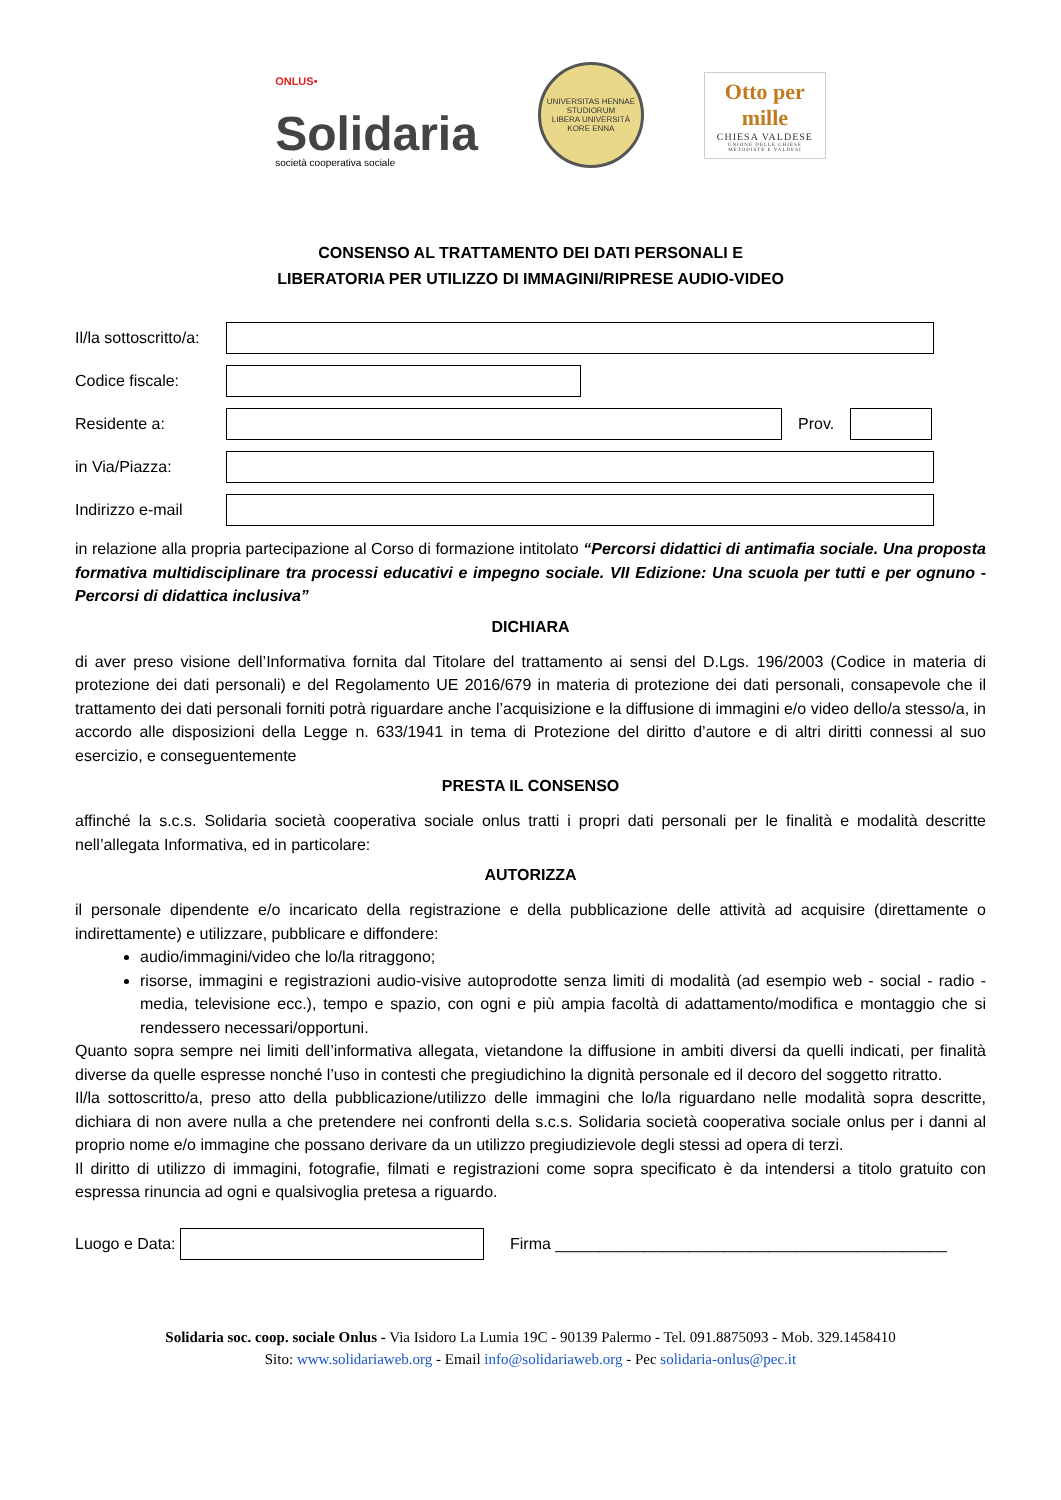<sup>ONLUS•</sup>
Solidaria
società cooperativa sociale
UNIVERSITAS HENNAE STUDIORUM
LIBERA UNIVERSITÀ KORE ENNA
Otto per mille
CHIESA VALDESE
UNIONE DELLE CHIESE METODISTE E VALDESI
CONSENSO AL TRATTAMENTO DEI DATI PERSONALI E
LIBERATORIA PER UTILIZZO DI IMMAGINI/RIPRESE AUDIO-VIDEO
Il/la sottoscritto/a:
Codice fiscale:
Residente a: Prov.
in Via/Piazza:
Indirizzo e-mail
in relazione alla propria partecipazione al Corso di formazione intitolato “Percorsi didattici di antimafia sociale. Una proposta formativa multidisciplinare tra processi educativi e impegno sociale. VII Edizione: Una scuola per tutti e per ognuno - Percorsi di didattica inclusiva”
DICHIARA
di aver preso visione dell’Informativa fornita dal Titolare del trattamento ai sensi del D.Lgs. 196/2003 (Codice in materia di protezione dei dati personali) e del Regolamento UE 2016/679 in materia di protezione dei dati personali, consapevole che il trattamento dei dati personali forniti potrà riguardare anche l’acquisizione e la diffusione di immagini e/o video dello/a stesso/a, in accordo alle disposizioni della Legge n. 633/1941 in tema di Protezione del diritto d’autore e di altri diritti connessi al suo esercizio, e conseguentemente
PRESTA IL CONSENSO
affinché la s.c.s. Solidaria società cooperativa sociale onlus tratti i propri dati personali per le finalità e modalità descritte nell’allegata Informativa, ed in particolare:
AUTORIZZA
il personale dipendente e/o incaricato della registrazione e della pubblicazione delle attività ad acquisire (direttamente o indirettamente) e utilizzare, pubblicare e diffondere:
audio/immagini/video che lo/la ritraggono;
risorse, immagini e registrazioni audio-visive autoprodotte senza limiti di modalità (ad esempio web - social - radio - media, televisione ecc.), tempo e spazio, con ogni e più ampia facoltà di adattamento/modifica e montaggio che si rendessero necessari/opportuni.
Quanto sopra sempre nei limiti dell’informativa allegata, vietandone la diffusione in ambiti diversi da quelli indicati, per finalità diverse da quelle espresse nonché l’uso in contesti che pregiudichino la dignità personale ed il decoro del soggetto ritratto.
Il/la sottoscritto/a, preso atto della pubblicazione/utilizzo delle immagini che lo/la riguardano nelle modalità sopra descritte, dichiara di non avere nulla a che pretendere nei confronti della s.c.s. Solidaria società cooperativa sociale onlus per i danni al proprio nome e/o immagine che possano derivare da un utilizzo pregiudizievole degli stessi ad opera di terzi.
Il diritto di utilizzo di immagini, fotografie, filmati e registrazioni come sopra specificato è da intendersi a titolo gratuito con espressa rinuncia ad ogni e qualsivoglia pretesa a riguardo.
Luogo e Data:
Firma ____________________________________________
Solidaria soc. coop. sociale Onlus - Via Isidoro La Lumia 19C - 90139 Palermo - Tel. 091.8875093 - Mob. 329.1458410
Sito: www.solidariaweb.org - Email info@solidariaweb.org - Pec solidaria-onlus@pec.it